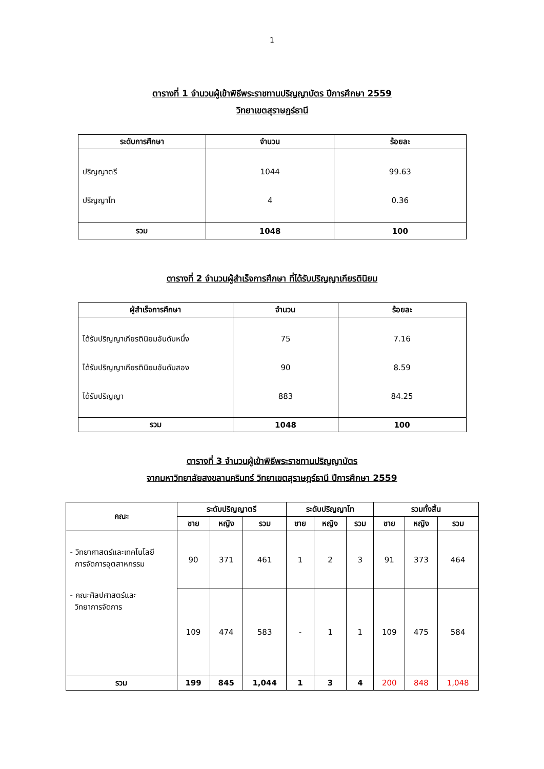1
ตารางที่ 1 จำนวนผู้เข้าพิธีพระราชทานปริญญาบัตร ปีการศึกษา 2559
วิทยาเขตสุราษฎร์ธานี
| ระดับการศึกษา | จำนวน | ร้อยละ |
| --- | --- | --- |
| ปริญญาตรี ปริญญาโท | 1044 4 | 99.63 0.36 |
| รวม | 1048 | 100 |
ตารางที่ 2 จำนวนผู้สำเร็จการศึกษา ที่ได้รับปริญญาเกียรตินิยม
| ผู้สำเร็จการศึกษา | จำนวน | ร้อยละ |
| --- | --- | --- |
| ได้รับปริญญาเกียรตินิยมอันดับหนึ่ง ได้รับปริญญาเกียรตินิยมอันดับสอง ได้รับปริญญา | 75 90 883 | 7.16 8.59 84.25 |
| รวม | 1048 | 100 |
ตารางที่ 3 จำนวนผู้เข้าพิธีพระราชทานปริญญาบัตร
จากมหาวิทยาลัยสงขลานครินทร์ วิทยาเขตสุราษฎร์ธานี ปีการศึกษา 2559
| คณะ | ระดับปริญญาตรี | | | ระดับปริญญาโท | | | รวมทั้งสิ้น | | |
| --- | --- | --- | --- | --- | --- | --- | --- | --- | --- |
| | ชาย | หญิง | รวม | ชาย | หญิง | รวม | ชาย | หญิง | รวม |
| - วิทยาศาสตร์และเทคโนโลยี การจัดการอุตสาหกรรม | 90 | 371 | 461 | 1 | 2 | 3 | 91 | 373 | 464 |
| - คณะศิลปศาสตร์และ วิทยาการจัดการ | 109 | 474 | 583 | - | 1 | 1 | 109 | 475 | 584 |
| รวม | 199 | 845 | 1,044 | 1 | 3 | 4 | 200 | 848 | 1,048 |